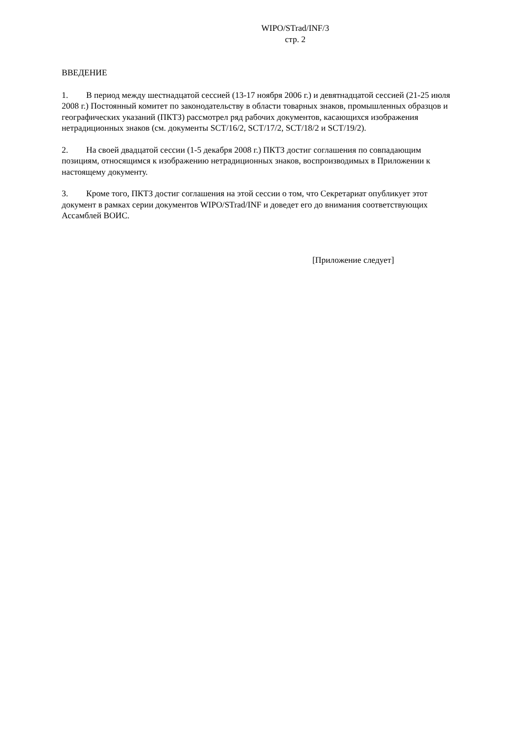WIPO/STrad/INF/3
стр. 2
ВВЕДЕНИЕ
1. В период между шестнадцатой сессией (13-17 ноября 2006 г.) и девятнадцатой сессией (21-25 июля 2008 г.) Постоянный комитет по законодательству в области товарных знаков, промышленных образцов и географических указаний (ПКТЗ) рассмотрел ряд рабочих документов, касающихся изображения нетрадиционных знаков (см. документы SCT/16/2, SCT/17/2, SCT/18/2 и SCT/19/2).
2. На своей двадцатой сессии (1-5 декабря 2008 г.) ПКТЗ достиг соглашения по совпадающим позициям, относящимся к изображению нетрадиционных знаков, воспроизводимых в Приложении к настоящему документу.
3. Кроме того, ПКТЗ достиг соглашения на этой сессии о том, что Секретариат опубликует этот документ в рамках серии документов WIPO/STrad/INF и доведет его до внимания соответствующих Ассамблей ВОИС.
[Приложение следует]